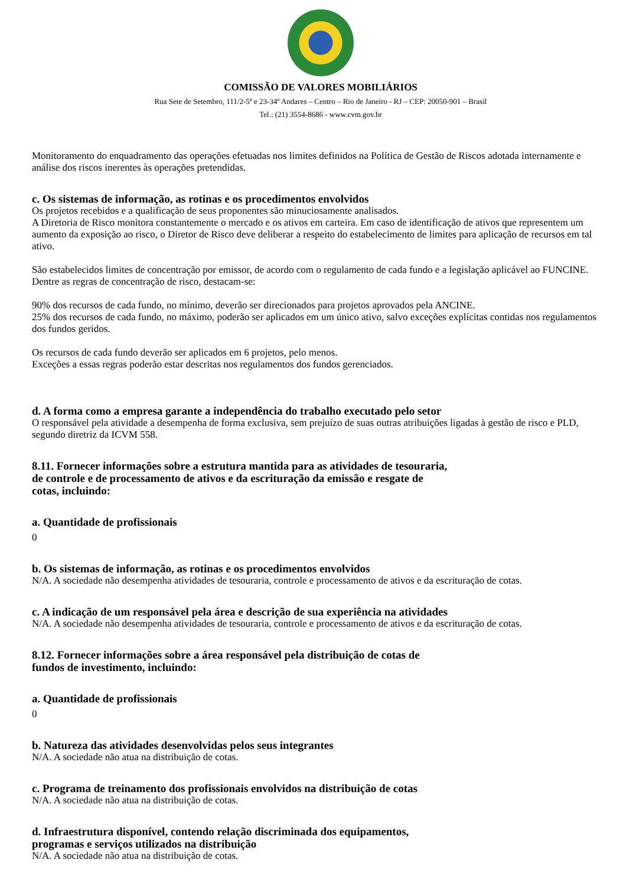COMISSÃO DE VALORES MOBILIÁRIOS
Rua Sete de Setembro, 111/2-5º e 23-34º Andares – Centro – Rio de Janeiro - RJ – CEP: 20050-901 – Brasil
Tel.: (21) 3554-8686 - www.cvm.gov.br
Monitoramento do enquadramento das operações efetuadas nos limites definidos na Política de Gestão de Riscos adotada internamente e análise dos riscos inerentes às operações pretendidas.
c. Os sistemas de informação, as rotinas e os procedimentos envolvidos
Os projetos recebidos e a qualificação de seus proponentes são minuciosamente analisados.
A Diretoria de Risco monitora constantemente o mercado e os ativos em carteira. Em caso de identificação de ativos que representem um aumento da exposição ao risco, o Diretor de Risco deve deliberar a respeito do estabelecimento de limites para aplicação de recursos em tal ativo.
São estabelecidos limites de concentração por emissor, de acordo com o regulamento de cada fundo e a legislação aplicável ao FUNCINE. Dentre as regras de concentração de risco, destacam-se:
90% dos recursos de cada fundo, no mínimo, deverão ser direcionados para projetos aprovados pela ANCINE.
25% dos recursos de cada fundo, no máximo, poderão ser aplicados em um único ativo, salvo exceções explícitas contidas nos regulamentos dos fundos geridos.
Os recursos de cada fundo deverão ser aplicados em 6 projetos, pelo menos.
Exceções a essas regras poderão estar descritas nos regulamentos dos fundos gerenciados.
d. A forma como a empresa garante a independência do trabalho executado pelo setor
O responsável pela atividade a desempenha de forma exclusiva, sem prejuízo de suas outras atribuições ligadas à gestão de risco e PLD, segundo diretriz da ICVM 558.
8.11. Fornecer informações sobre a estrutura mantida para as atividades de tesouraria,
de controle e de processamento de ativos e da escrituração da emissão e resgate de
cotas, incluindo:
a. Quantidade de profissionais
0
b. Os sistemas de informação, as rotinas e os procedimentos envolvidos
N/A. A sociedade não desempenha atividades de tesouraria, controle e processamento de ativos e da escrituração de cotas.
c. A indicação de um responsável pela área e descrição de sua experiência na atividades
N/A. A sociedade não desempenha atividades de tesouraria, controle e processamento de ativos e da escrituração de cotas.
8.12. Fornecer informações sobre a área responsável pela distribuição de cotas de
fundos de investimento, incluindo:
a. Quantidade de profissionais
0
b. Natureza das atividades desenvolvidas pelos seus integrantes
N/A. A sociedade não atua na distribuição de cotas.
c. Programa de treinamento dos profissionais envolvidos na distribuição de cotas
N/A. A sociedade não atua na distribuição de cotas.
d. Infraestrutura disponível, contendo relação discriminada dos equipamentos,
programas e serviços utilizados na distribuição
N/A. A sociedade não atua na distribuição de cotas.